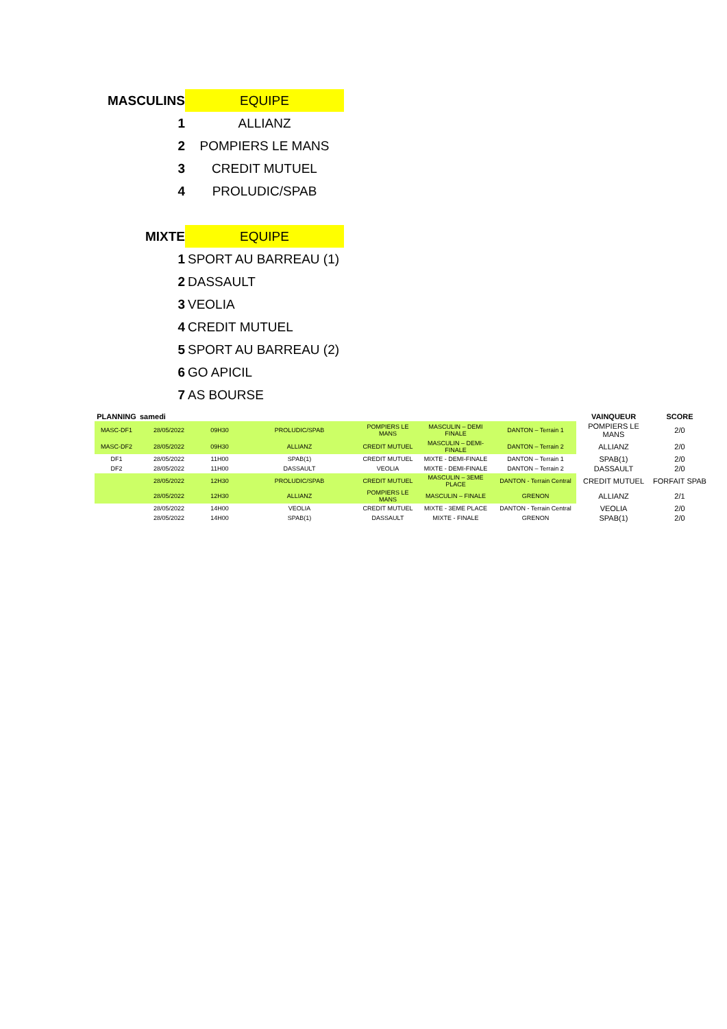| MASCULINS | EQUIPE |
| 1 | ALLIANZ |
| 2 | POMPIERS LE MANS |
| 3 | CREDIT MUTUEL |
| 4 | PROLUDIC/SPAB |
| MIXTE | EQUIPE |
| 1 | SPORT AU BARREAU (1) |
| 2 | DASSAULT |
| 3 | VEOLIA |
| 4 | CREDIT MUTUEL |
| 5 | SPORT AU BARREAU (2) |
| 6 | GO APICIL |
| 7 | AS BOURSE |
| PLANNING | samedi | | | | | | VAINQUEUR | SCORE |
| --- | --- | --- | --- | --- | --- | --- | --- | --- |
| MASC-DF1 | 28/05/2022 | 09H30 | PROLUDIC/SPAB | POMPIERS LE MANS | MASCULIN – DEMI FINALE | DANTON – Terrain 1 | POMPIERS LE MANS | 2/0 |
| MASC-DF2 | 28/05/2022 | 09H30 | ALLIANZ | CREDIT MUTUEL | MASCULIN – DEMI-FINALE | DANTON – Terrain 2 | ALLIANZ | 2/0 |
| DF1 | 28/05/2022 | 11H00 | SPAB(1) | CREDIT MUTUEL | MIXTE - DEMI-FINALE | DANTON – Terrain 1 | SPAB(1) | 2/0 |
| DF2 | 28/05/2022 | 11H00 | DASSAULT | VEOLIA | MIXTE - DEMI-FINALE | DANTON – Terrain 2 | DASSAULT | 2/0 |
| | 28/05/2022 | 12H30 | PROLUDIC/SPAB | CREDIT MUTUEL | MASCULIN – 3EME PLACE | DANTON - Terrain Central | CREDIT MUTUEL | FORFAIT SPAB |
| | 28/05/2022 | 12H30 | ALLIANZ | POMPIERS LE MANS | MASCULIN – FINALE | GRENON | ALLIANZ | 2/1 |
| | 28/05/2022 | 14H00 | VEOLIA | CREDIT MUTUEL | MIXTE - 3EME PLACE | DANTON - Terrain Central | VEOLIA | 2/0 |
| | 28/05/2022 | 14H00 | SPAB(1) | DASSAULT | MIXTE - FINALE | GRENON | SPAB(1) | 2/0 |